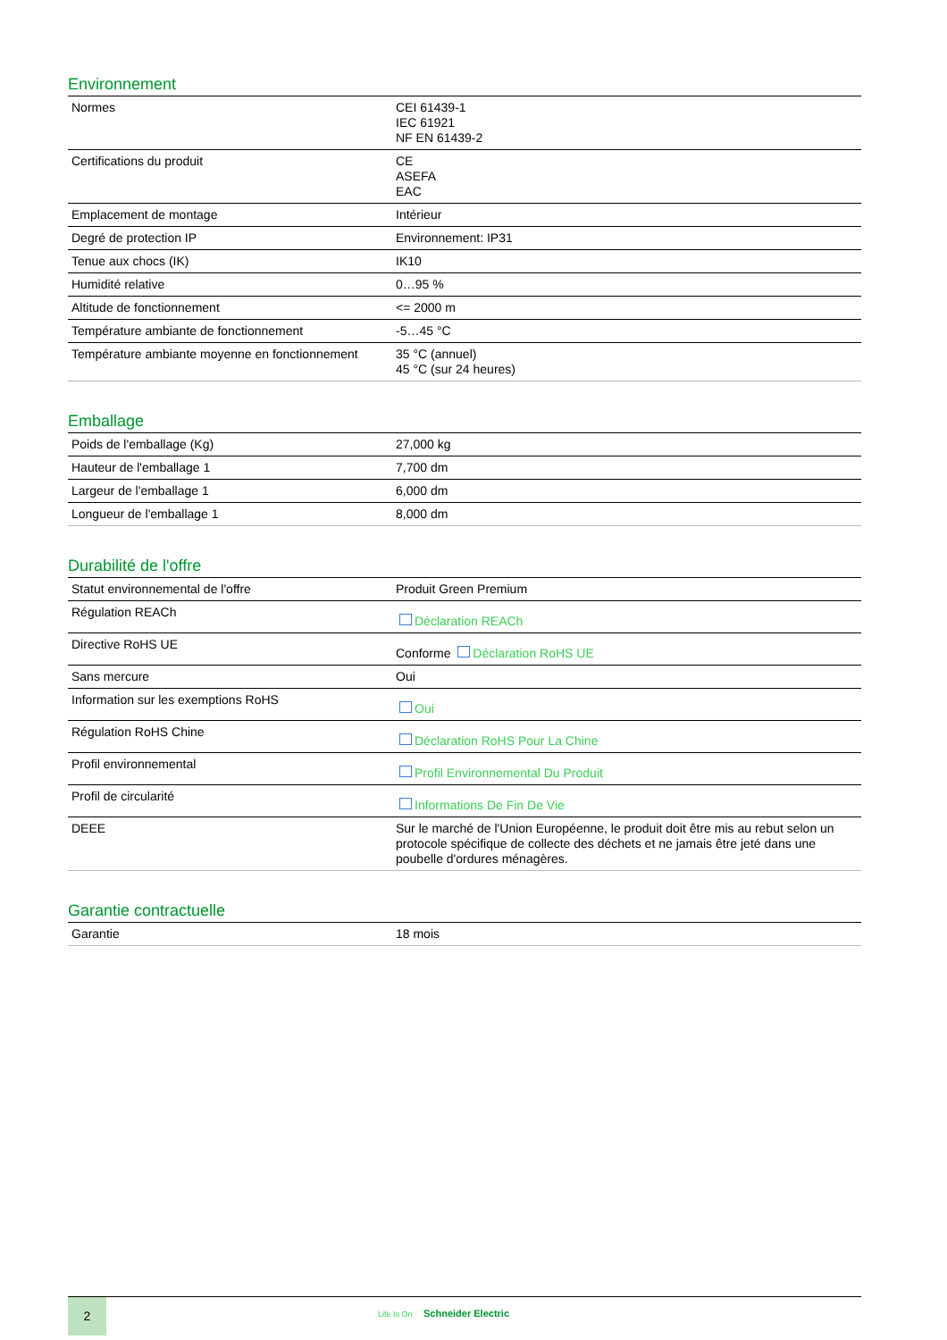Environnement
| Normes | CEI 61439-1 IEC 61921 NF EN 61439-2 |
| Certifications du produit | CE ASEFA EAC |
| Emplacement de montage | Intérieur |
| Degré de protection IP | Environnement: IP31 |
| Tenue aux chocs (IK) | IK10 |
| Humidité relative | 0…95 % |
| Altitude de fonctionnement | <= 2000 m |
| Température ambiante de fonctionnement | -5…45 °C |
| Température ambiante moyenne en fonctionnement | 35 °C (annuel) 45 °C (sur 24 heures) |
Emballage
| Poids de l'emballage (Kg) | 27,000 kg |
| Hauteur de l'emballage 1 | 7,700 dm |
| Largeur de l'emballage 1 | 6,000 dm |
| Longueur de l'emballage 1 | 8,000 dm |
Durabilité de l'offre
| Statut environnemental de l'offre | Produit Green Premium |
| Régulation REACh | Déclaration REACh |
| Directive RoHS UE | Conforme Déclaration RoHS UE |
| Sans mercure | Oui |
| Information sur les exemptions RoHS | Oui |
| Régulation RoHS Chine | Déclaration RoHS Pour La Chine |
| Profil environnemental | Profil Environnemental Du Produit |
| Profil de circularité | Informations De Fin De Vie |
| DEEE | Sur le marché de l'Union Européenne, le produit doit être mis au rebut selon un protocole spécifique de collecte des déchets et ne jamais être jeté dans une poubelle d'ordures ménagères. |
Garantie contractuelle
| Garantie | 18 mois |
2
Life Is On Schneider Electric